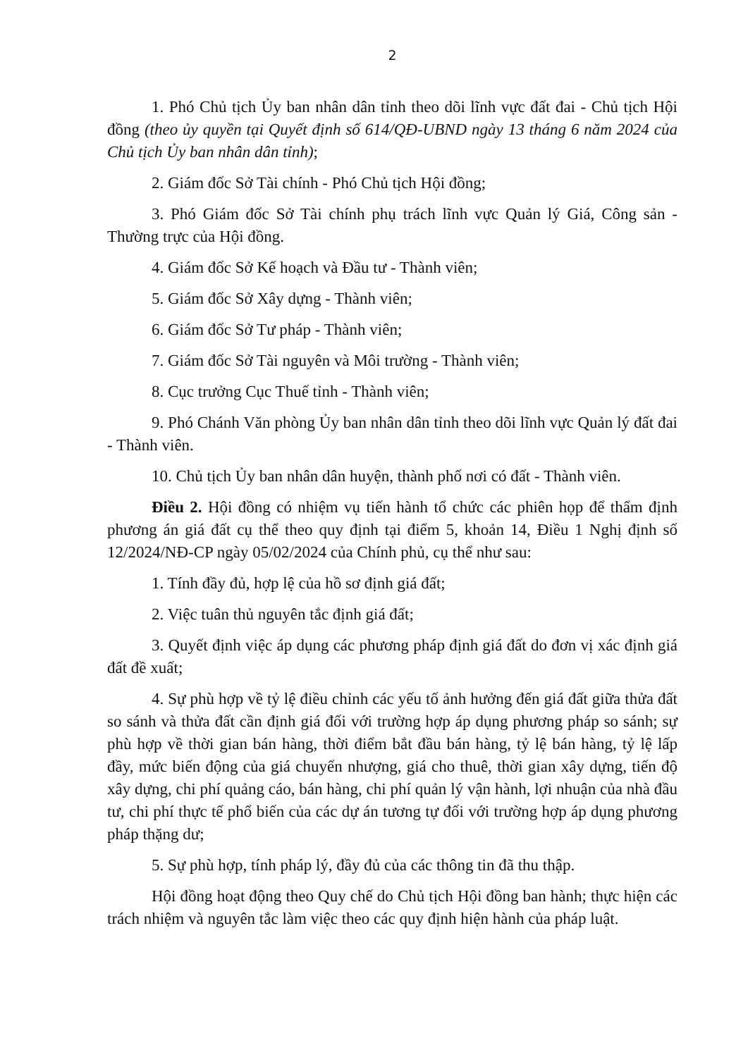2
1. Phó Chủ tịch Ủy ban nhân dân tỉnh theo dõi lĩnh vực đất đai - Chủ tịch Hội đồng (theo ủy quyền tại Quyết định số 614/QĐ-UBND ngày 13 tháng 6 năm 2024 của Chủ tịch Ủy ban nhân dân tỉnh);
2. Giám đốc Sở Tài chính - Phó Chủ tịch Hội đồng;
3. Phó Giám đốc Sở Tài chính phụ trách lĩnh vực Quản lý Giá, Công sản - Thường trực của Hội đồng.
4. Giám đốc Sở Kế hoạch và Đầu tư - Thành viên;
5. Giám đốc Sở Xây dựng - Thành viên;
6. Giám đốc Sở Tư pháp - Thành viên;
7. Giám đốc Sở Tài nguyên và Môi trường - Thành viên;
8. Cục trưởng Cục Thuế tỉnh - Thành viên;
9. Phó Chánh Văn phòng Ủy ban nhân dân tỉnh theo dõi lĩnh vực Quản lý đất đai - Thành viên.
10. Chủ tịch Ủy ban nhân dân huyện, thành phố nơi có đất - Thành viên.
Điều 2. Hội đồng có nhiệm vụ tiến hành tổ chức các phiên họp để thẩm định phương án giá đất cụ thể theo quy định tại điểm 5, khoản 14, Điều 1 Nghị định số 12/2024/NĐ-CP ngày 05/02/2024 của Chính phủ, cụ thể như sau:
1. Tính đầy đủ, hợp lệ của hồ sơ định giá đất;
2. Việc tuân thủ nguyên tắc định giá đất;
3. Quyết định việc áp dụng các phương pháp định giá đất do đơn vị xác định giá đất đề xuất;
4. Sự phù hợp về tỷ lệ điều chỉnh các yếu tố ảnh hưởng đến giá đất giữa thửa đất so sánh và thửa đất cần định giá đối với trường hợp áp dụng phương pháp so sánh; sự phù hợp về thời gian bán hàng, thời điểm bắt đầu bán hàng, tỷ lệ bán hàng, tỷ lệ lấp đầy, mức biến động của giá chuyển nhượng, giá cho thuê, thời gian xây dựng, tiến độ xây dựng, chi phí quảng cáo, bán hàng, chi phí quản lý vận hành, lợi nhuận của nhà đầu tư, chi phí thực tế phổ biến của các dự án tương tự đối với trường hợp áp dụng phương pháp thặng dư;
5. Sự phù hợp, tính pháp lý, đầy đủ của các thông tin đã thu thập.
Hội đồng hoạt động theo Quy chế do Chủ tịch Hội đồng ban hành; thực hiện các trách nhiệm và nguyên tắc làm việc theo các quy định hiện hành của pháp luật.